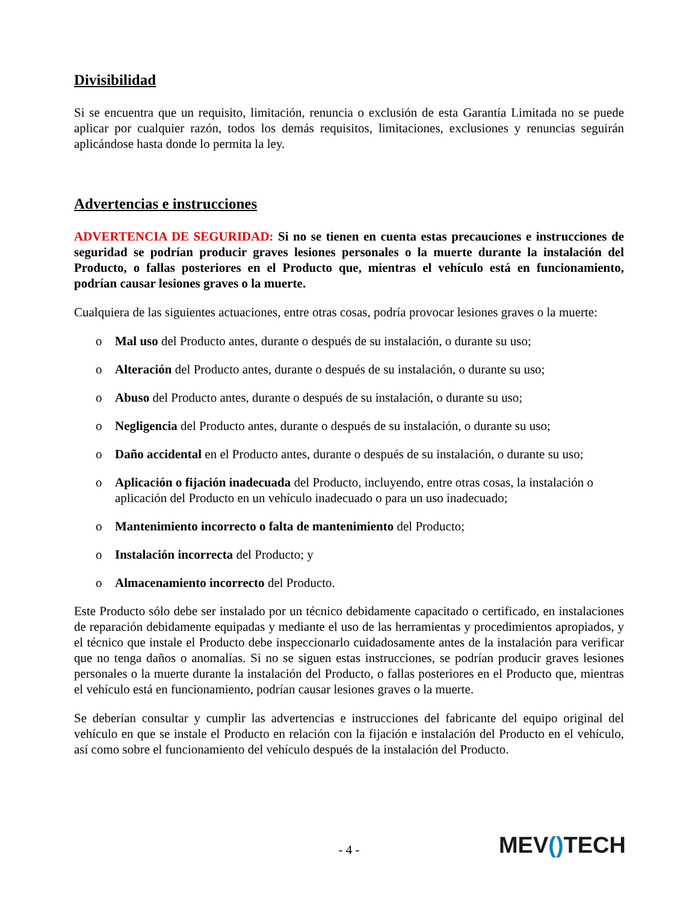Divisibilidad
Si se encuentra que un requisito, limitación, renuncia o exclusión de esta Garantía Limitada no se puede aplicar por cualquier razón, todos los demás requisitos, limitaciones, exclusiones y renuncias seguirán aplicándose hasta donde lo permita la ley.
Advertencias e instrucciones
ADVERTENCIA DE SEGURIDAD: Si no se tienen en cuenta estas precauciones e instrucciones de seguridad se podrían producir graves lesiones personales o la muerte durante la instalación del Producto, o fallas posteriores en el Producto que, mientras el vehículo está en funcionamiento, podrían causar lesiones graves o la muerte.
Cualquiera de las siguientes actuaciones, entre otras cosas, podría provocar lesiones graves o la muerte:
o Mal uso del Producto antes, durante o después de su instalación, o durante su uso;
o Alteración del Producto antes, durante o después de su instalación, o durante su uso;
o Abuso del Producto antes, durante o después de su instalación, o durante su uso;
o Negligencia del Producto antes, durante o después de su instalación, o durante su uso;
o Daño accidental en el Producto antes, durante o después de su instalación, o durante su uso;
o Aplicación o fijación inadecuada del Producto, incluyendo, entre otras cosas, la instalación o aplicación del Producto en un vehículo inadecuado o para un uso inadecuado;
o Mantenimiento incorrecto o falta de mantenimiento del Producto;
o Instalación incorrecta del Producto; y
o Almacenamiento incorrecto del Producto.
Este Producto sólo debe ser instalado por un técnico debidamente capacitado o certificado, en instalaciones de reparación debidamente equipadas y mediante el uso de las herramientas y procedimientos apropiados, y el técnico que instale el Producto debe inspeccionarlo cuidadosamente antes de la instalación para verificar que no tenga daños o anomalías. Si no se siguen estas instrucciones, se podrían producir graves lesiones personales o la muerte durante la instalación del Producto, o fallas posteriores en el Producto que, mientras el vehículo está en funcionamiento, podrían causar lesiones graves o la muerte.
Se deberían consultar y cumplir las advertencias e instrucciones del fabricante del equipo original del vehículo en que se instale el Producto en relación con la fijación e instalación del Producto en el vehículo, así como sobre el funcionamiento del vehículo después de la instalación del Producto.
- 4 -
MEV() TECH